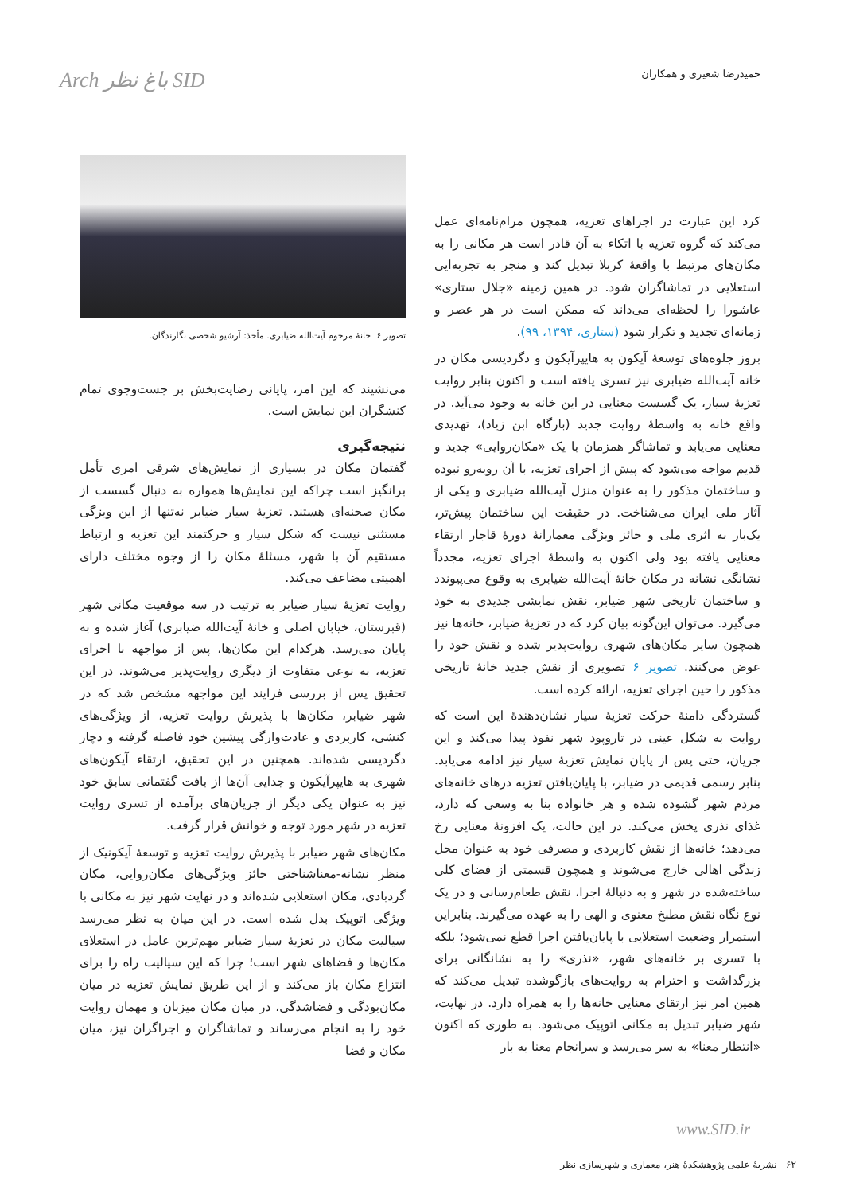حمیدرضا شعیری و همکاران
Arch باغ نظر SID
کرد این عبارت در اجراهای تعزیه، همچون مرام‌نامه‌ای عمل می‌کند که گروه تعزیه با اتکاء به آن قادر است هر مکانی را به مکان‌های مرتبط با واقعهٔ کربلا تبدیل کند و منجر به تجربه‌ایی استعلایی در تماشاگران شود. در همین زمینه «جلال ستاری» عاشورا را لحظه‌ای می‌داند که ممکن است در هر عصر و زمانه‌ای تجدید و تکرار شود (ستاری، ۱۳۹۴، ۹۹).
بروز جلوه‌های توسعهٔ آیکون به هایپرآیکون و دگردیسی مکان در خانه آیت‌الله ضیابری نیز تسری یافته است و اکنون بنابر روایت تعزیهٔ سیار، یک گسست معنایی در این خانه به وجود می‌آید. در واقع خانه به واسطهٔ روایت جدید (بارگاه ابن زیاد)، تهدیدی معنایی می‌یابد و تماشاگر همزمان با یک «مکان‌روایی» جدید و قدیم مواجه می‌شود که پیش از اجرای تعزیه، با آن روبه‌رو نبوده و ساختمان مذکور را به عنوان منزل آیت‌الله ضیابری و یکی از آثار ملی ایران می‌شناخت. در حقیقت این ساختمان پیش‌تر، یک‌بار به اثری ملی و حائز ویژگی معمارانهٔ دورهٔ قاجار ارتقاء معنایی یافته بود ولی اکنون به واسطهٔ اجرای تعزیه، مجدداً نشانگی نشانه در مکان خانهٔ آیت‌الله ضیابری به وقوع می‌پیوندد و ساختمان تاریخی شهر ضیابر، نقش نمایشی جدیدی به خود می‌گیرد. می‌توان این‌گونه بیان کرد که در تعزیهٔ ضیابر، خانه‌ها نیز همچون سایر مکان‌های شهری روایت‌پذیر شده و نقش خود را عوض می‌کنند. تصویر ۶ تصویری از نقش جدید خانهٔ تاریخی مذکور را حین اجرای تعزیه، ارائه کرده است.
گستردگی دامنهٔ حرکت تعزیهٔ سیار نشان‌دهندهٔ این است که روایت به شکل عینی در تاروپود شهر نفوذ پیدا می‌کند و این جریان، حتی پس از پایان نمایش تعزیهٔ سیار نیز ادامه می‌یابد. بنابر رسمی قدیمی در ضیابر، با پایان‌یافتن تعزیه درهای خانه‌های مردم شهر گشوده شده و هر خانواده بنا به وسعی که دارد، غذای نذری پخش می‌کند. در این حالت، یک افزونهٔ معنایی رخ می‌دهد؛ خانه‌ها از نقش کاربردی و مصرفی خود به عنوان محل زندگی اهالی خارج می‌شوند و همچون قسمتی از فضای کلی ساخته‌شده در شهر و به دنبالهٔ اجرا، نقش طعام‌رسانی و در یک نوع نگاه نقش مطبخ معنوی و الهی را به عهده می‌گیرند. بنابراین استمرار وضعیت استعلایی با پایان‌یافتن اجرا قطع نمی‌شود؛ بلکه با تسری بر خانه‌های شهر، «نذری» را به نشانگانی برای بزرگداشت و احترام به روایت‌های بازگوشده تبدیل می‌کند که همین امر نیز ارتقای معنایی خانه‌ها را به همراه دارد. در نهایت، شهر ضیابر تبدیل به مکانی اتوپیک می‌شود. به طوری که اکنون «انتظار معنا» به سر می‌رسد و سرانجام معنا به بار
تصویر ۶. خانهٔ مرحوم آیت‌الله ضیابری. مأخذ: آرشیو شخصی نگارندگان.
می‌نشیند که این امر، پایانی رضایت‌بخش بر جست‌وجوی تمام کنشگران این نمایش است.
نتیجه‌گیری
گفتمان مکان در بسیاری از نمایش‌های شرقی امری تأمل برانگیز است چراکه این نمایش‌ها همواره به دنبال گسست از مکان صحنه‌ای هستند. تعزیهٔ سیار ضیابر نه‌تنها از این ویژگی مستثنی نیست که شکل سیار و حرکتمند این تعزیه و ارتباط مستقیم آن با شهر، مسئلهٔ مکان را از وجوه مختلف دارای اهمیتی مضاعف می‌کند.
روایت تعزیهٔ سیار ضیابر به ترتیب در سه موقعیت مکانی شهر (قبرستان، خیابان اصلی و خانهٔ آیت‌الله ضیابری) آغاز شده و به پایان می‌رسد. هرکدام این مکان‌ها، پس از مواجهه با اجرای تعزیه، به نوعی متفاوت از دیگری روایت‌پذیر می‌شوند. در این تحقیق پس از بررسی فرایند این مواجهه مشخص شد که در شهر ضیابر، مکان‌ها با پذیرش روایت تعزیه، از ویژگی‌های کنشی، کاربردی و عادت‌وارگی پیشین خود فاصله گرفته و دچار دگردیسی شده‌اند. همچنین در این تحقیق، ارتقاء آیکون‌های شهری به هایپرآیکون و جدایی آن‌ها از بافت گفتمانی سابق خود نیز به عنوان یکی دیگر از جریان‌های برآمده از تسری روایت تعزیه در شهر مورد توجه و خوانش قرار گرفت.
مکان‌های شهر ضیابر با پذیرش روایت تعزیه و توسعهٔ آیکونیک از منظر نشانه-معناشناختی حائز ویژگی‌های مکان‌روایی، مکان گردبادی، مکان استعلایی شده‌اند و در نهایت شهر نیز به مکانی با ویژگی اتوپیک بدل شده است. در این میان به نظر می‌رسد سیالیت مکان در تعزیهٔ سیار ضیابر مهم‌ترین عامل در استعلای مکان‌ها و فضاهای شهر است؛ چرا که این سیالیت راه را برای انتزاع مکان باز می‌کند و از این طریق نمایش تعزیه در میان مکان‌بودگی و فضاشدگی، در میان مکان میزبان و مهمان روایت خود را به انجام می‌رساند و تماشاگران و اجراگران نیز، میان مکان و فضا
www.SID.ir
۶۲ نشریهٔ علمی پژوهشکدهٔ هنر، معماری و شهرسازی نظر